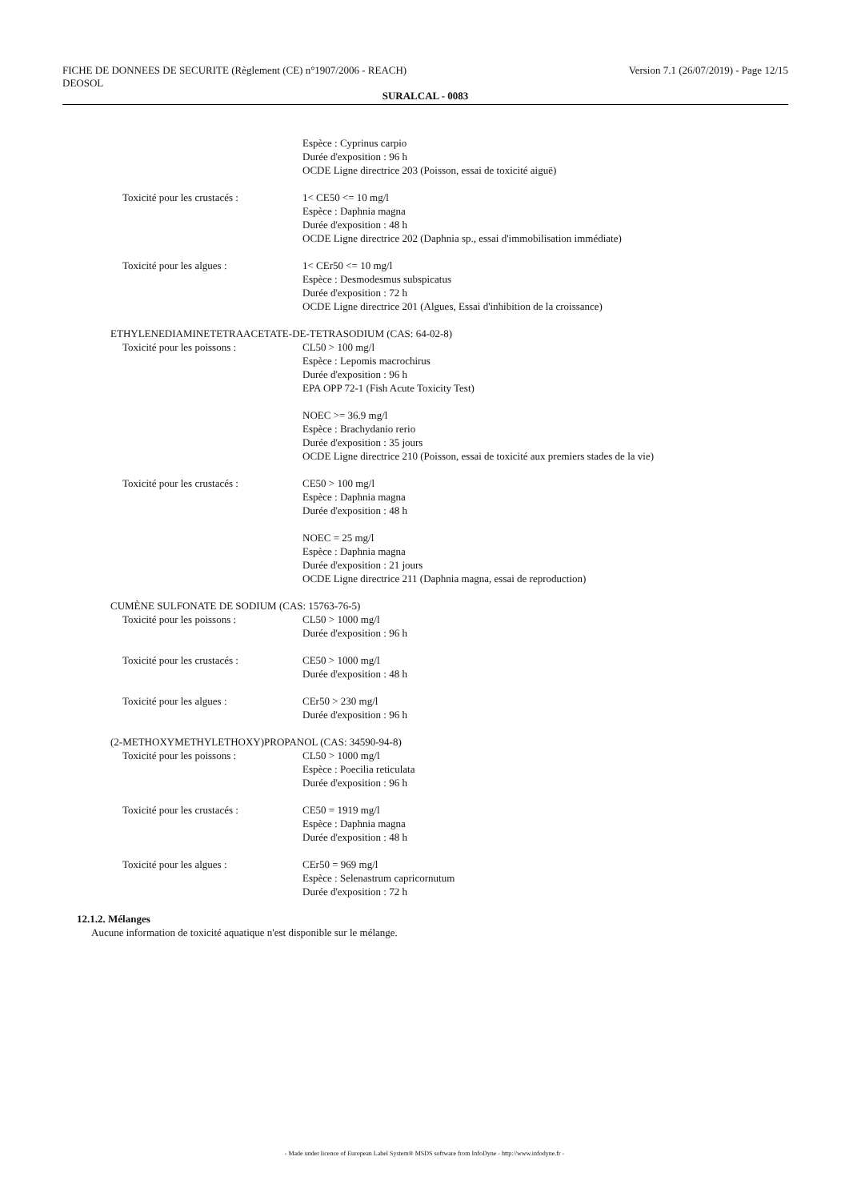Version 7.1 (26/07/2019) - Page 12/15 FICHE DE DONNEES DE SECURITE (Règlement (CE) n°1907/2006 - REACH)
DEOSOL
SURALCAL - 0083
Espèce : Cyprinus carpio
Durée d'exposition : 96 h
OCDE Ligne directrice 203 (Poisson, essai de toxicité aiguë)
Toxicité pour les crustacés : 1< CE50 <= 10 mg/l
Espèce : Daphnia magna
Durée d'exposition : 48 h
OCDE Ligne directrice 202 (Daphnia sp., essai d'immobilisation immédiate)
Toxicité pour les algues : 1< CEr50 <= 10 mg/l
Espèce : Desmodesmus subspicatus
Durée d'exposition : 72 h
OCDE Ligne directrice 201 (Algues, Essai d'inhibition de la croissance)
ETHYLENEDIAMINETETRAACETATE-DE-TETRASODIUM (CAS: 64-02-8)
Toxicité pour les poissons : CL50 > 100 mg/l
Espèce : Lepomis macrochirus
Durée d'exposition : 96 h
EPA OPP 72-1 (Fish Acute Toxicity Test)
NOEC >= 36.9 mg/l
Espèce : Brachydanio rerio
Durée d'exposition : 35 jours
OCDE Ligne directrice 210 (Poisson, essai de toxicité aux premiers stades de la vie)
Toxicité pour les crustacés : CE50 > 100 mg/l
Espèce : Daphnia magna
Durée d'exposition : 48 h
NOEC = 25 mg/l
Espèce : Daphnia magna
Durée d'exposition : 21 jours
OCDE Ligne directrice 211 (Daphnia magna, essai de reproduction)
CUMÈNE SULFONATE DE SODIUM (CAS: 15763-76-5)
Toxicité pour les poissons : CL50 > 1000 mg/l
Durée d'exposition : 96 h
Toxicité pour les crustacés : CE50 > 1000 mg/l
Durée d'exposition : 48 h
Toxicité pour les algues : CEr50 > 230 mg/l
Durée d'exposition : 96 h
(2-METHOXYMETHYLETHOXY)PROPANOL (CAS: 34590-94-8)
Toxicité pour les poissons : CL50 > 1000 mg/l
Espèce : Poecilia reticulata
Durée d'exposition : 96 h
Toxicité pour les crustacés : CE50 = 1919 mg/l
Espèce : Daphnia magna
Durée d'exposition : 48 h
Toxicité pour les algues : CEr50 = 969 mg/l
Espèce : Selenastrum capricornutum
Durée d'exposition : 72 h
12.1.2. Mélanges
Aucune information de toxicité aquatique n'est disponible sur le mélange.
- Made under licence of European Label System® MSDS software from InfoDyne - http://www.infodyne.fr -